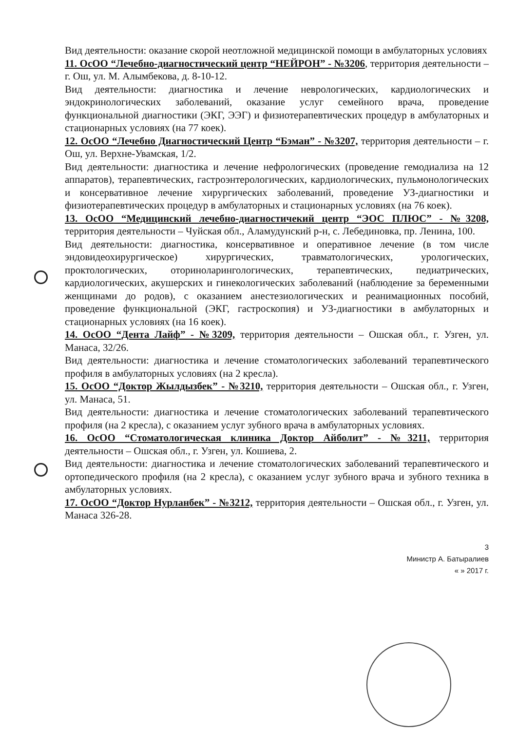Вид деятельности: оказание скорой неотложной медицинской помощи в амбулаторных условиях
11. ОсОО “Лечебно-диагностический центр “НЕЙРОН” - №3206, территория деятельности – г. Ош, ул. М. Алымбекова, д. 8-10-12.
Вид деятельности: диагностика и лечение неврологических, кардиологических и эндокринологических заболеваний, оказание услуг семейного врача, проведение функциональной диагностики (ЭКГ, ЭЭГ) и физиотерапевтических процедур в амбулаторных и стационарных условиях (на 77 коек).
12. ОсОО “Лечебно Диагностический Центр “Бэман” - №3207, территория деятельности – г. Ош, ул. Верхне-Увамская, 1/2.
Вид деятельности: диагностика и лечение нефрологических (проведение гемодиализа на 12 аппаратов), терапевтических, гастроэнтерологических, кардиологических, пульмонологических и консервативное лечение хирургических заболеваний, проведение УЗ-диагностики и физиотерапевтических процедур в амбулаторных и стационарных условиях (на 76 коек).
13. ОсОО “Медицинский лечебно-диагностичекий центр “ЭОС ПЛЮС” - №3208, территория деятельности – Чуйская обл., Аламудунский р-н, с. Лебединовка, пр. Ленина, 100.
Вид деятельности: диагностика, консервативное и оперативное лечение (в том числе эндовидеохирургическое) хирургических, травматологических, урологических, проктологических, оториноларингологических, терапевтических, педиатрических, кардиологических, акушерских и гинекологических заболеваний (наблюдение за беременными женщинами до родов), с оказанием анестезиологических и реанимационных пособий, проведение функциональной (ЭКГ, гастроскопия) и УЗ-диагностики в амбулаторных и стационарных условиях (на 16 коек).
14. ОсОО “Дента Лайф” - №3209, территория деятельности – Ошская обл., г. Узген, ул. Манаса, 32/26.
Вид деятельности: диагностика и лечение стоматологических заболеваний терапевтического профиля в амбулаторных условиях (на 2 кресла).
15. ОсОО “Доктор Жылдызбек” - №3210, территория деятельности – Ошская обл., г. Узген, ул. Манаса, 51.
Вид деятельности: диагностика и лечение стоматологических заболеваний терапевтического профиля (на 2 кресла), с оказанием услуг зубного врача в амбулаторных условиях.
16. ОсОО “Стоматологическая клиника Доктор Айболит” - №3211, территория деятельности – Ошская обл., г. Узген, ул. Кошиева, 2.
Вид деятельности: диагностика и лечение стоматологических заболеваний терапевтического и ортопедического профиля (на 2 кресла), с оказанием услуг зубного врача и зубного техника в амбулаторных условиях.
17. ОсОО “Доктор Нурланбек” - №3212, территория деятельности – Ошская обл., г. Узген, ул. Манаса 326-28.
3
Министр А. Батыралиев
« » 2017 г.